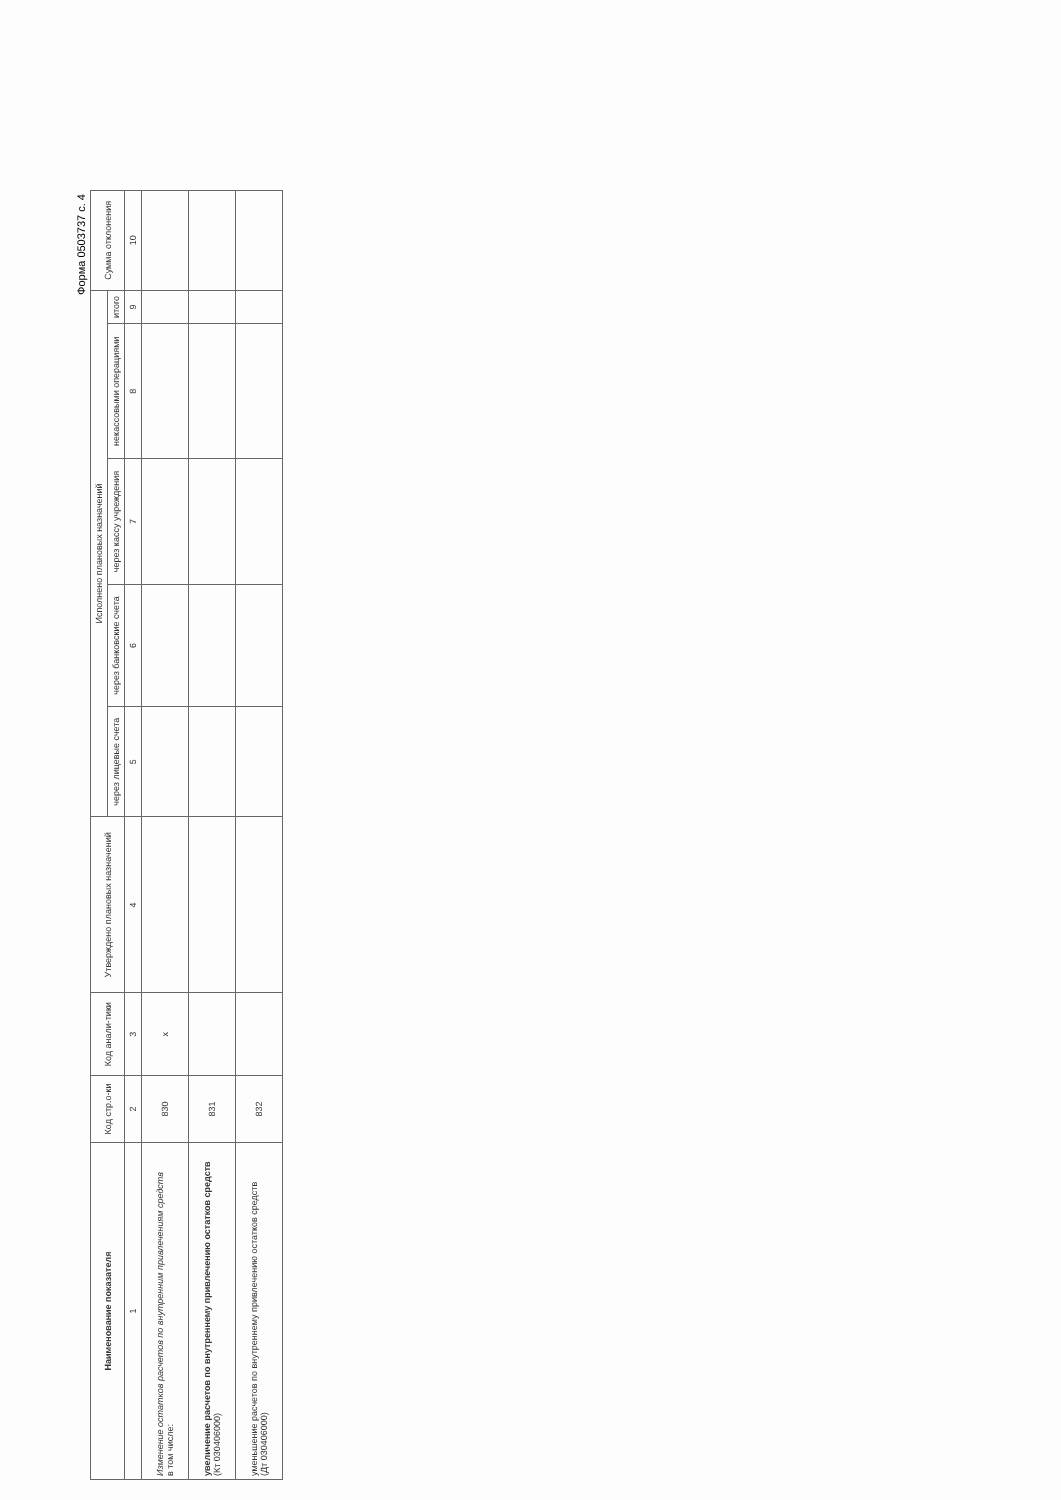Форма 0503737 с. 4
| Наименование показателя | Код стр.о-ки | Код анали-тики | Утверждено плановых назначений | Исполнено плановых назначений | | | | | Сумма отклонения |
| --- | --- | --- | --- | --- | --- | --- | --- | --- | --- |
| | | | | через лицевые счета | через банковские счета | через кассу учреждения | некассовыми операциями | итого | |
| 1 | 2 | 3 | 4 | 5 | 6 | 7 | 8 | 9 | 10 |
| Изменение остатков расчетов по внутренним привлечениям средств в том числе: | 830 | x | | | | | | | |
| увеличение расчетов по внутреннему привлечению остатков средств (Кт 030406000) | 831 | | | | | | | | |
| уменьшение расчетов по внутреннему привлечению остатков средств (Дт 030406000) | 832 | | | | | | | | |